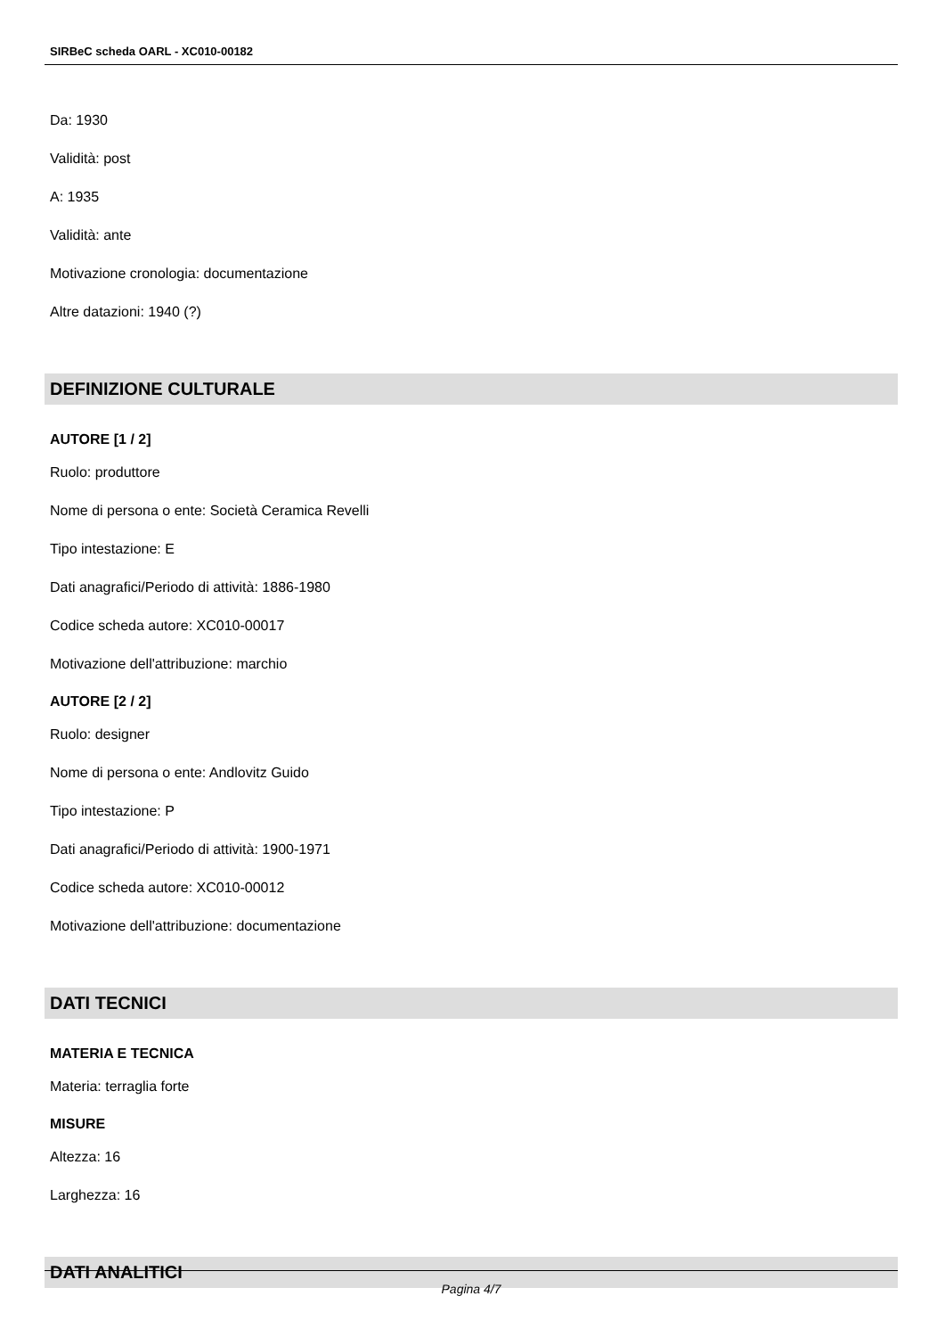SIRBeC scheda OARL - XC010-00182
Da: 1930
Validità: post
A: 1935
Validità: ante
Motivazione cronologia: documentazione
Altre datazioni: 1940 (?)
DEFINIZIONE CULTURALE
AUTORE [1 / 2]
Ruolo: produttore
Nome di persona o ente: Società Ceramica Revelli
Tipo intestazione: E
Dati anagrafici/Periodo di attività: 1886-1980
Codice scheda autore: XC010-00017
Motivazione dell'attribuzione: marchio
AUTORE [2 / 2]
Ruolo: designer
Nome di persona o ente: Andlovitz Guido
Tipo intestazione: P
Dati anagrafici/Periodo di attività: 1900-1971
Codice scheda autore: XC010-00012
Motivazione dell'attribuzione: documentazione
DATI TECNICI
MATERIA E TECNICA
Materia: terraglia forte
MISURE
Altezza: 16
Larghezza: 16
DATI ANALITICI
Pagina 4/7